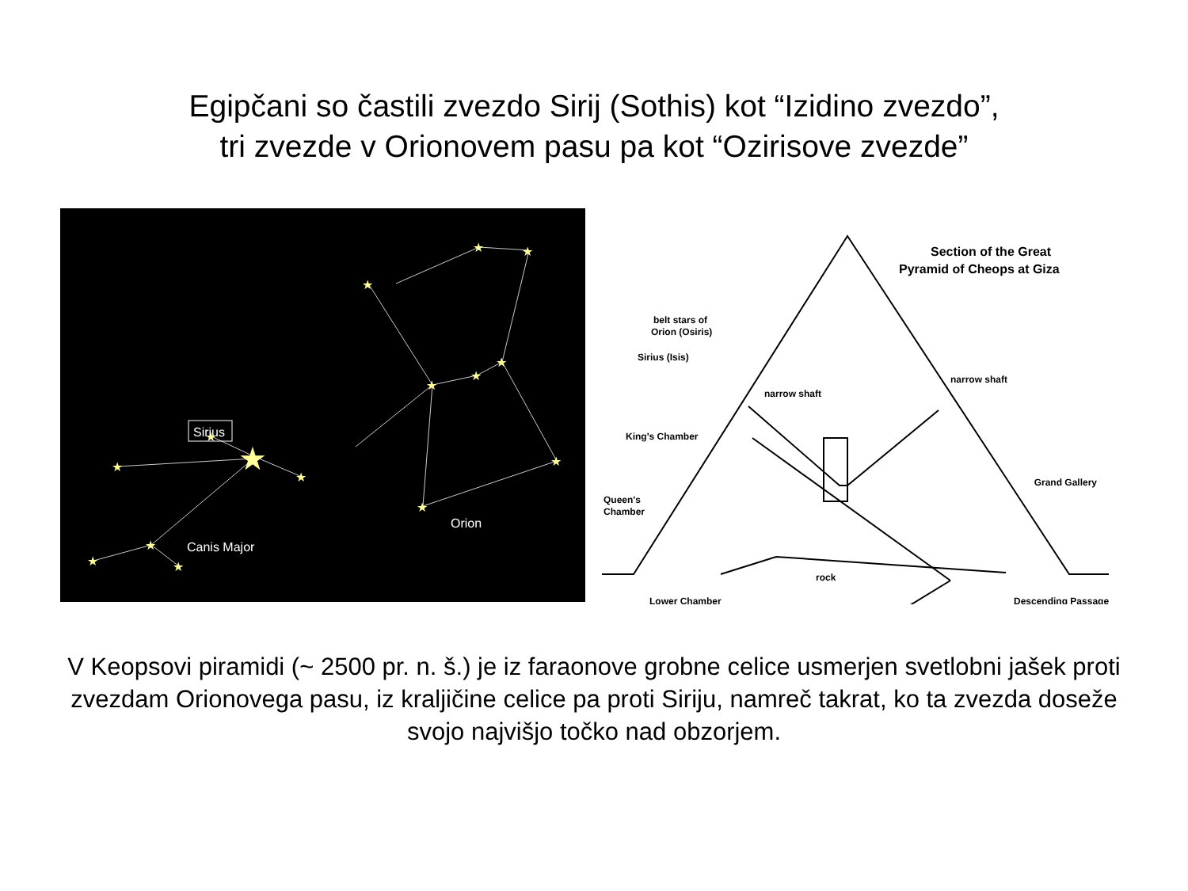Egipčani so častili zvezdo Sirij (Sothis) kot “Izidino zvezdo”,
tri zvezde v Orionovem pasu pa kot “Ozirisove zvezde”
★
★
★
★
★
★
★
★
★
★
★
★
★
★
★
Sirius
Orion
Canis Major
Section of the Great
Pyramid of Cheops at Giza
belt stars of
Orion (Osiris)
Sirius (Isis)
narrow shaft
narrow shaft
King's Chamber
Grand Gallery
Queen's
Chamber
rock
Descending Passage
Lower Chamber
V Keopsovi piramidi (~ 2500 pr. n. š.) je iz faraonove grobne celice usmerjen svetlobni jašek proti zvezdam Orionovega pasu, iz kraljičine celice pa proti Siriju, namreč takrat, ko ta zvezda doseže svojo najvišjo točko nad obzorjem.